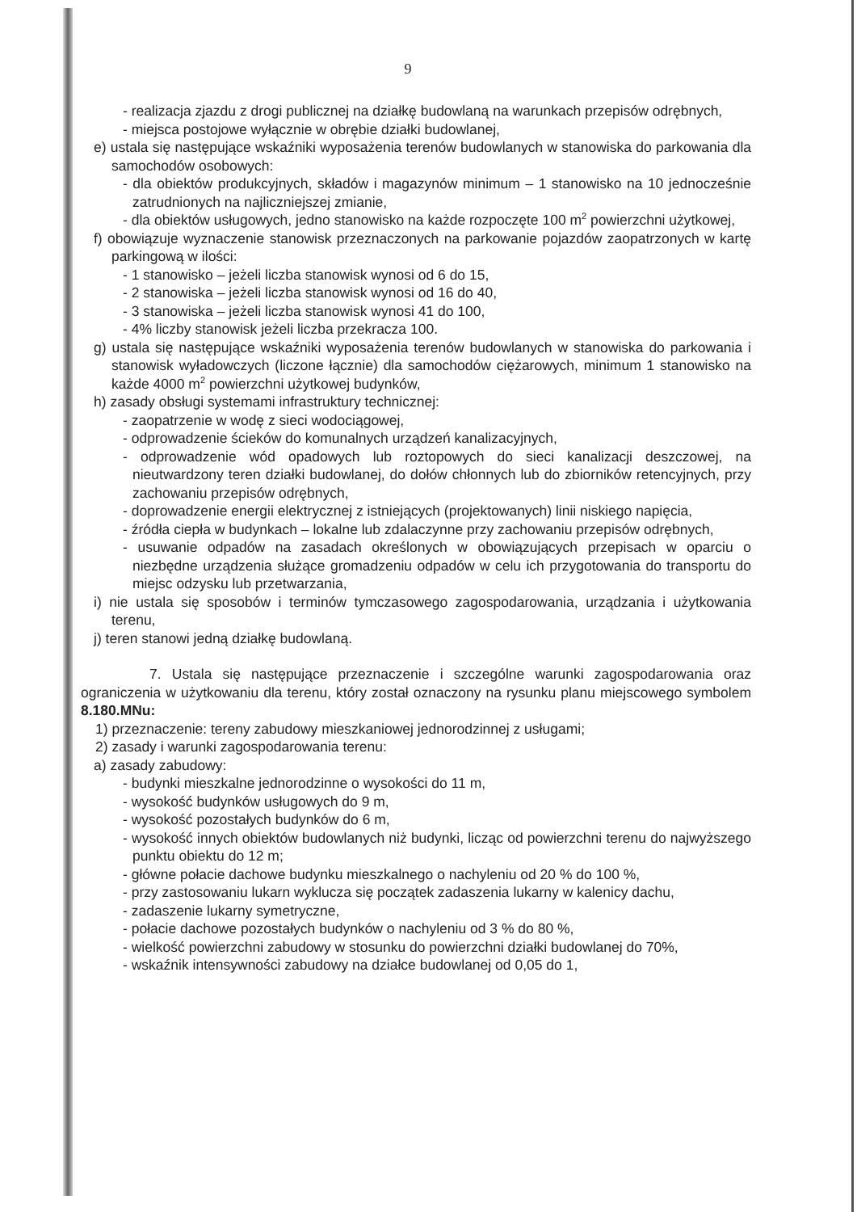9
- realizacja zjazdu z drogi publicznej na działkę budowlaną na warunkach przepisów odrębnych,
- miejsca postojowe wyłącznie w obrębie działki budowlanej,
e) ustala się następujące wskaźniki wyposażenia terenów budowlanych w stanowiska do parkowania dla samochodów osobowych:
- dla obiektów produkcyjnych, składów i magazynów minimum – 1 stanowisko na 10 jednocześnie zatrudnionych na najliczniejszej zmianie,
- dla obiektów usługowych, jedno stanowisko na każde rozpoczęte 100 m<sup>2</sup> powierzchni użytkowej,
f) obowiązuje wyznaczenie stanowisk przeznaczonych na parkowanie pojazdów zaopatrzonych w kartę parkingową w ilości:
- 1 stanowisko – jeżeli liczba stanowisk wynosi od 6 do 15,
- 2 stanowiska – jeżeli liczba stanowisk wynosi od 16 do 40,
- 3 stanowiska – jeżeli liczba stanowisk wynosi 41 do 100,
- 4% liczby stanowisk jeżeli liczba przekracza 100.
g) ustala się następujące wskaźniki wyposażenia terenów budowlanych w stanowiska do parkowania i stanowisk wyładowczych (liczone łącznie) dla samochodów ciężarowych, minimum 1 stanowisko na każde 4000 m<sup>2</sup> powierzchni użytkowej budynków,
h) zasady obsługi systemami infrastruktury technicznej:
- zaopatrzenie w wodę z sieci wodociągowej,
- odprowadzenie ścieków do komunalnych urządzeń kanalizacyjnych,
- odprowadzenie wód opadowych lub roztopowych do sieci kanalizacji deszczowej, na nieutwardzony teren działki budowlanej, do dołów chłonnych lub do zbiorników retencyjnych, przy zachowaniu przepisów odrębnych,
- doprowadzenie energii elektrycznej z istniejących (projektowanych) linii niskiego napięcia,
- źródła ciepła w budynkach – lokalne lub zdalaczynne przy zachowaniu przepisów odrębnych,
- usuwanie odpadów na zasadach określonych w obowiązujących przepisach w oparciu o niezbędne urządzenia służące gromadzeniu odpadów w celu ich przygotowania do transportu do miejsc odzysku lub przetwarzania,
i) nie ustala się sposobów i terminów tymczasowego zagospodarowania, urządzania i użytkowania terenu,
j) teren stanowi jedną działkę budowlaną.
7. Ustala się następujące przeznaczenie i szczególne warunki zagospodarowania oraz ograniczenia w użytkowaniu dla terenu, który został oznaczony na rysunku planu miejscowego symbolem 8.180.MNu:
1) przeznaczenie: tereny zabudowy mieszkaniowej jednorodzinnej z usługami;
2) zasady i warunki zagospodarowania terenu:
a) zasady zabudowy:
- budynki mieszkalne jednorodzinne o wysokości do 11 m,
- wysokość budynków usługowych do 9 m,
- wysokość pozostałych budynków do 6 m,
- wysokość innych obiektów budowlanych niż budynki, licząc od powierzchni terenu do najwyższego punktu obiektu do 12 m;
- główne połacie dachowe budynku mieszkalnego o nachyleniu od 20 % do 100 %,
- przy zastosowaniu lukarn wyklucza się początek zadaszenia lukarny w kalenicy dachu,
- zadaszenie lukarny symetryczne,
- połacie dachowe pozostałych budynków o nachyleniu od 3 % do 80 %,
- wielkość powierzchni zabudowy w stosunku do powierzchni działki budowlanej do 70%,
- wskaźnik intensywności zabudowy na działce budowlanej od 0,05 do 1,